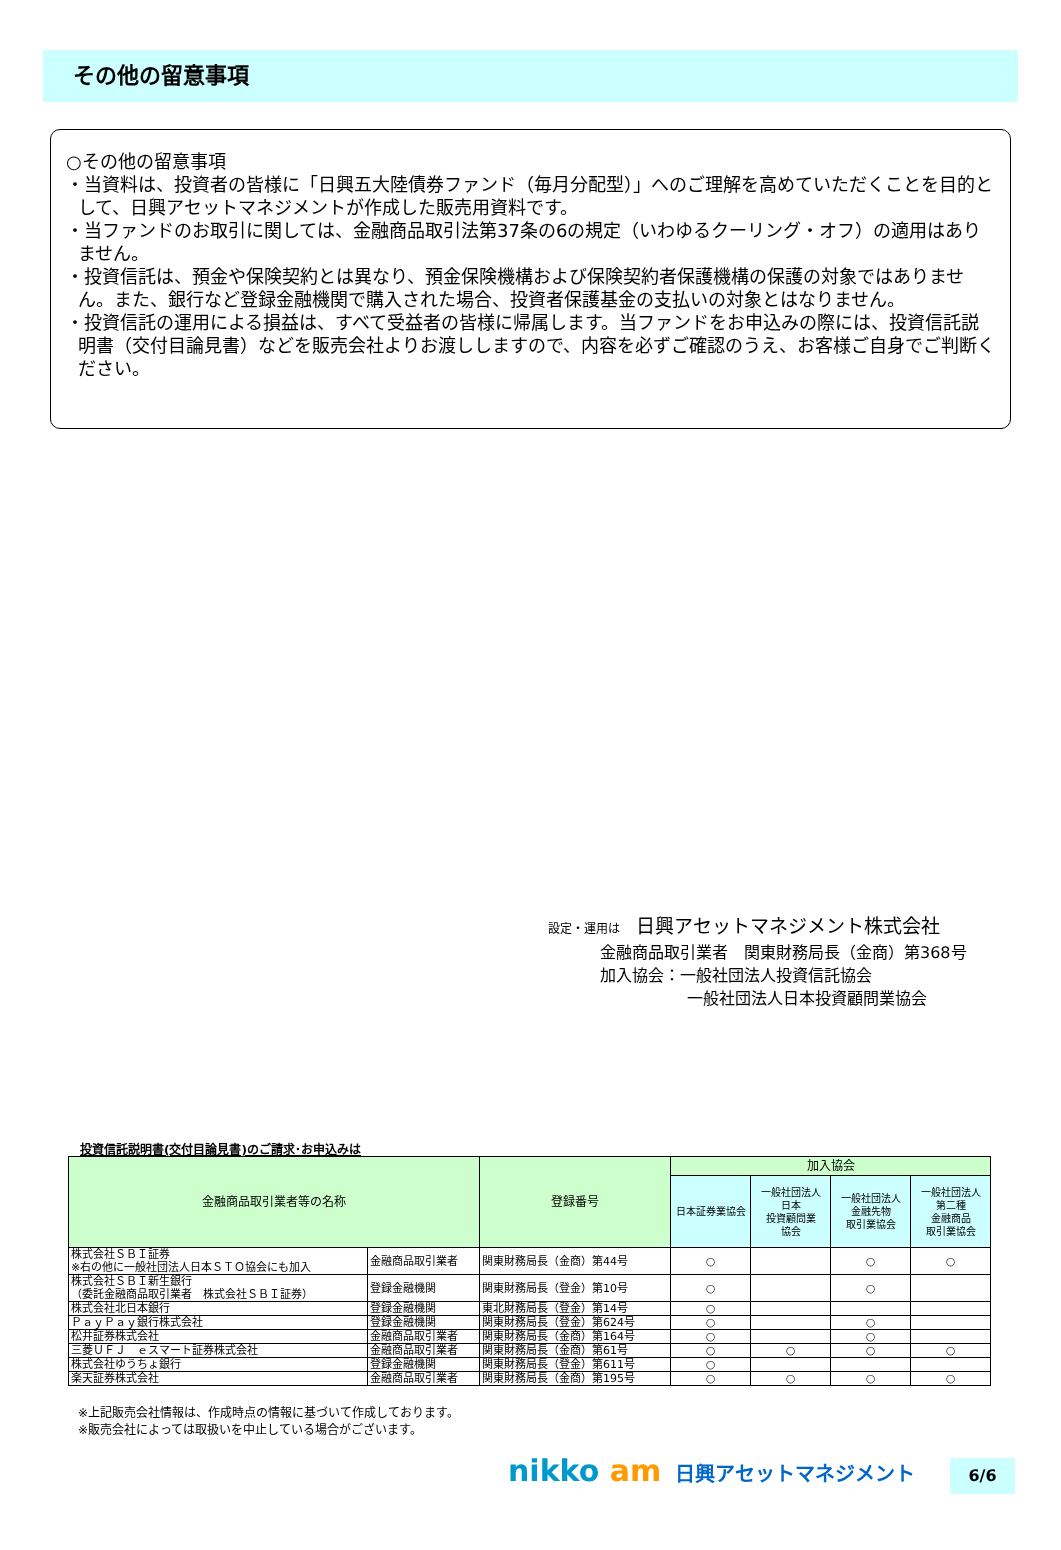その他の留意事項
○その他の留意事項
・当資料は、投資者の皆様に「日興五大陸債券ファンド（毎月分配型）」へのご理解を高めていただくことを目的として、日興アセットマネジメントが作成した販売用資料です。
・当ファンドのお取引に関しては、金融商品取引法第37条の6の規定（いわゆるクーリング・オフ）の適用はありません。
・投資信託は、預金や保険契約とは異なり、預金保険機構および保険契約者保護機構の保護の対象ではありません。また、銀行など登録金融機関で購入された場合、投資者保護基金の支払いの対象とはなりません。
・投資信託の運用による損益は、すべて受益者の皆様に帰属します。当ファンドをお申込みの際には、投資信託説明書（交付目論見書）などを販売会社よりお渡ししますので、内容を必ずご確認のうえ、お客様ご自身でご判断ください。
設定・運用は　日興アセットマネジメント株式会社
金融商品取引業者　関東財務局長（金商）第368号
加入協会：一般社団法人投資信託協会
一般社団法人日本投資顧問業協会
投資信託説明書(交付目論見書)のご請求･お申込みは
| 金融商品取引業者等の名称 | | 登録番号 | 加入協会 | | | |
| --- | --- | --- | --- | --- | --- | --- |
| | | | 日本証券業協会 | 一般社団法人 日本 投資顧問業 協会 | 一般社団法人 金融先物 取引業協会 | 一般社団法人 第二種 金融商品 取引業協会 |
| 株式会社ＳＢＩ証券 ※右の他に一般社団法人日本ＳＴＯ協会にも加入 | 金融商品取引業者 | 関東財務局長（金商）第44号 | ○ | | ○ | ○ |
| 株式会社ＳＢＩ新生銀行 （委託金融商品取引業者 株式会社ＳＢＩ証券） | 登録金融機関 | 関東財務局長（登金）第10号 | ○ | | ○ | |
| 株式会社北日本銀行 | 登録金融機関 | 東北財務局長（登金）第14号 | ○ | | | |
| ＰａｙＰａｙ銀行株式会社 | 登録金融機関 | 関東財務局長（登金）第624号 | ○ | | ○ | |
| 松井証券株式会社 | 金融商品取引業者 | 関東財務局長（金商）第164号 | ○ | | ○ | |
| 三菱ＵＦＪ ｅスマート証券株式会社 | 金融商品取引業者 | 関東財務局長（金商）第61号 | ○ | ○ | ○ | ○ |
| 株式会社ゆうちょ銀行 | 登録金融機関 | 関東財務局長（登金）第611号 | ○ | | | |
| 楽天証券株式会社 | 金融商品取引業者 | 関東財務局長（金商）第195号 | ○ | ○ | ○ | ○ |
※上記販売会社情報は、作成時点の情報に基づいて作成しております。
※販売会社によっては取扱いを中止している場合がございます。
nikko am 日興アセットマネジメント 6/6